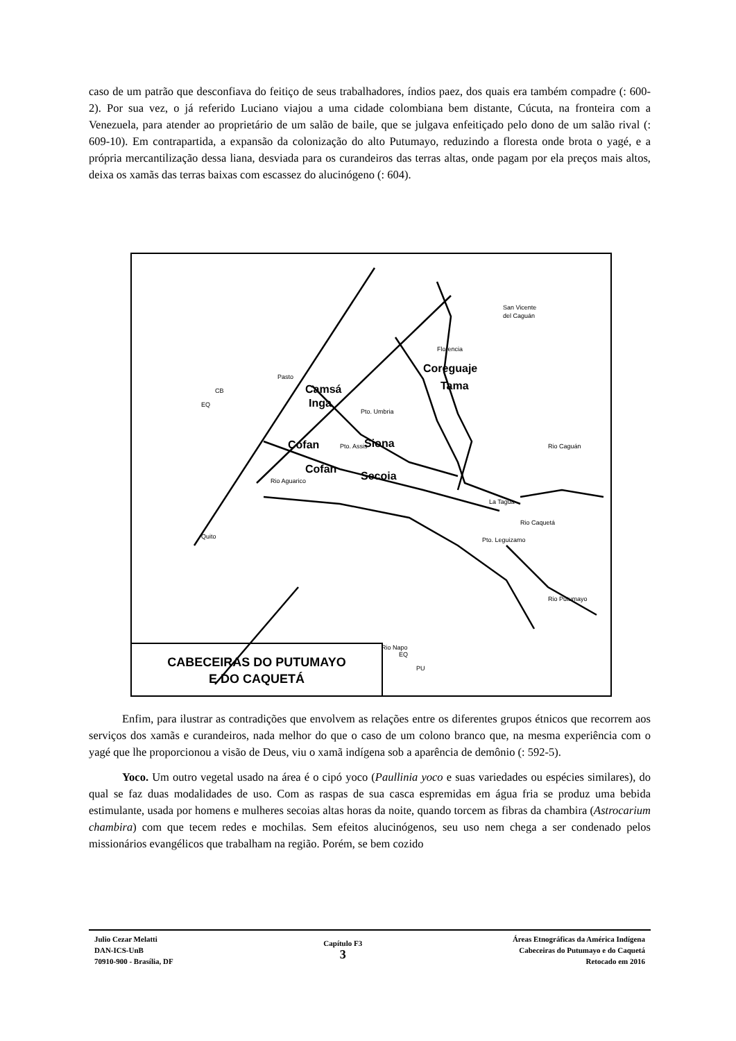caso de um patrão que desconfiava do feitiço de seus trabalhadores, índios paez, dos quais era também compadre (: 600-2). Por sua vez, o já referido Luciano viajou a uma cidade colombiana bem distante, Cúcuta, na fronteira com a Venezuela, para atender ao proprietário de um salão de baile, que se julgava enfeitiçado pelo dono de um salão rival (: 609-10). Em contrapartida, a expansão da colonização do alto Putumayo, reduzindo a floresta onde brota o yagé, e a própria mercantilização dessa liana, desviada para os curandeiros das terras altas, onde pagam por ela preços mais altos, deixa os xamãs das terras baixas com escassez do alucinógeno (: 604).
Camsá
Inga
Coreguaje
Tama
Cofan
Siona
Cofan
Secoia
San Vicente
del Caguán
Florencia
Pasto
Pto. Umbria
Pto. Assis
La Tagua
Pto. Leguizamo
Quito
Rio Napo
Rio Caquetá
Rio Putumayo
Rio Aguarico
Rio Caguán
CB
EQ
EQ
PU
CABECEIRAS DO PUTUMAYO
E DO CAQUETÁ
Enfim, para ilustrar as contradições que envolvem as relações entre os diferentes grupos étnicos que recorrem aos serviços dos xamãs e curandeiros, nada melhor do que o caso de um colono branco que, na mesma experiência com o yagé que lhe proporcionou a visão de Deus, viu o xamã indígena sob a aparência de demônio (: 592-5).
Yoco. Um outro vegetal usado na área é o cipó yoco (Paullinia yoco e suas variedades ou espécies similares), do qual se faz duas modalidades de uso. Com as raspas de sua casca espremidas em água fria se produz uma bebida estimulante, usada por homens e mulheres secoias altas horas da noite, quando torcem as fibras da chambira (Astrocarium chambira) com que tecem redes e mochilas. Sem efeitos alucinógenos, seu uso nem chega a ser condenado pelos missionários evangélicos que trabalham na região. Porém, se bem cozido
Julio Cezar Melatti
DAN-ICS-UnB
70910-900 - Brasília, DF
Capítulo F3
3
Áreas Etnográficas da América Indígena
Cabeceiras do Putumayo e do Caquetá
Retocado em 2016